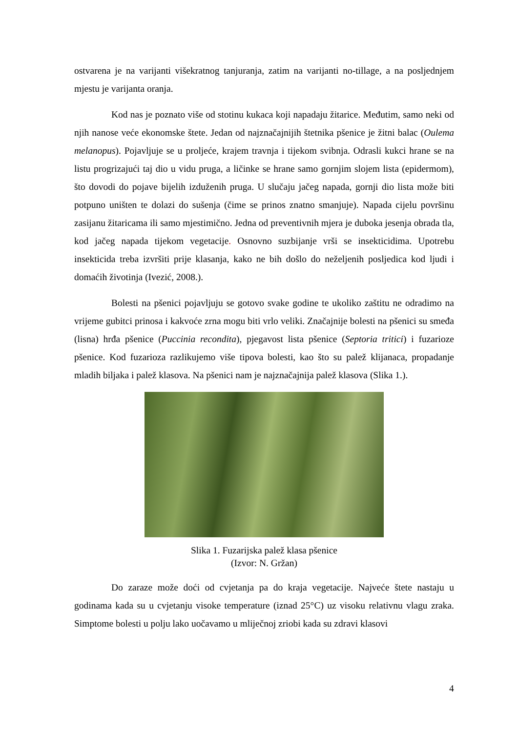ostvarena je na varijanti višekratnog tanjuranja, zatim na varijanti no-tillage, a na posljednjem mjestu je varijanta oranja.
Kod nas je poznato više od stotinu kukaca koji napadaju žitarice. Međutim, samo neki od njih nanose veće ekonomske štete. Jedan od najznačajnijih štetnika pšenice je žitni balac (Oulema melanopus). Pojavljuje se u proljeće, krajem travnja i tijekom svibnja. Odrasli kukci hrane se na listu progrizajući taj dio u vidu pruga, a ličinke se hrane samo gornjim slojem lista (epidermom), što dovodi do pojave bijelih izduženih pruga. U slučaju jačeg napada, gornji dio lista može biti potpuno uništen te dolazi do sušenja (čime se prinos znatno smanjuje). Napada cijelu površinu zasijanu žitaricama ili samo mjestimično. Jedna od preventivnih mjera je duboka jesenja obrada tla, kod jačeg napada tijekom vegetacije. Osnovno suzbijanje vrši se insekticidima. Upotrebu insekticida treba izvršiti prije klasanja, kako ne bih došlo do neželjenih posljedica kod ljudi i domaćih životinja (Ivezić, 2008.).
Bolesti na pšenici pojavljuju se gotovo svake godine te ukoliko zaštitu ne odradimo na vrijeme gubitci prinosa i kakvoće zrna mogu biti vrlo veliki. Značajnije bolesti na pšenici su smeđa (lisna) hrđa pšenice (Puccinia recondita), pjegavost lista pšenice (Septoria tritici) i fuzarioze pšenice. Kod fuzarioza razlikujemo više tipova bolesti, kao što su palež klijanaca, propadanje mladih biljaka i palež klasova. Na pšenici nam je najznačajnija palež klasova (Slika 1.).
Slika 1. Fuzarijska palež klasa pšenice
(Izvor: N. Gržan)
Do zaraze može doći od cvjetanja pa do kraja vegetacije. Najveće štete nastaju u godinama kada su u cvjetanju visoke temperature (iznad 25°C) uz visoku relativnu vlagu zraka. Simptome bolesti u polju lako uočavamo u mliječnoj zriobi kada su zdravi klasovi
4